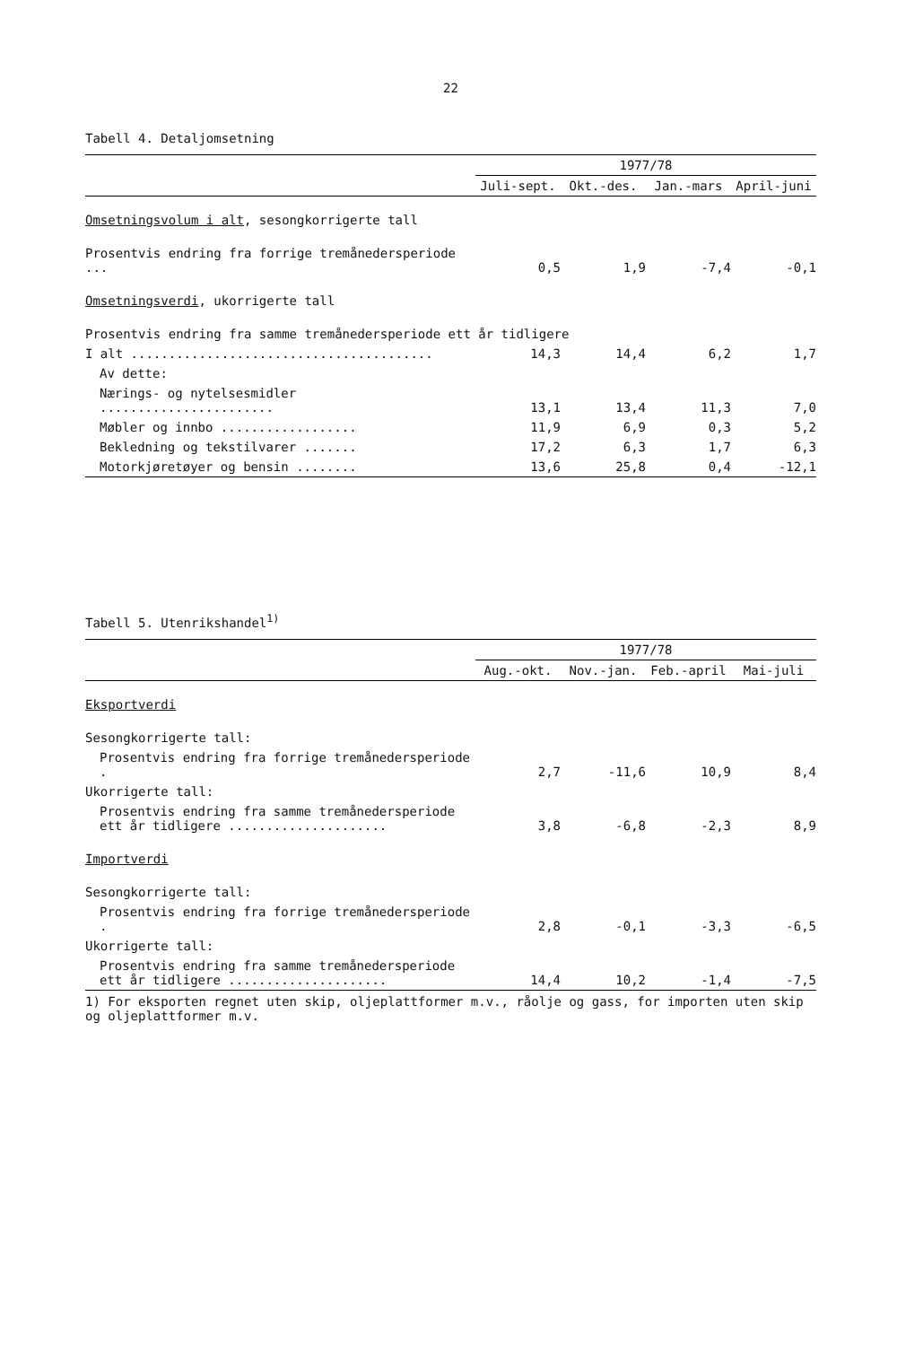22
Tabell 4. Detaljomsetning
| | 1977/78 | | | |
| --- | --- | --- | --- | --- |
| | Juli-sept. | Okt.-des. | Jan.-mars | April-juni |
| Omsetningsvolum i alt , sesongkorrigerte tall | | | | |
| Prosentvis endring fra forrige tremånedersperiode ... | 0,5 | 1,9 | -7,4 | -0,1 |
| Omsetningsverdi , ukorrigerte tall | | | | |
| Prosentvis endring fra samme tremånedersperiode ett år tidligere | | | | |
| I alt ........................................ | 14,3 | 14,4 | 6,2 | 1,7 |
| Av dette: | | | | |
| Nærings- og nytelsesmidler ....................... | 13,1 | 13,4 | 11,3 | 7,0 |
| Møbler og innbo .................. | 11,9 | 6,9 | 0,3 | 5,2 |
| Bekledning og tekstilvarer ....... | 17,2 | 6,3 | 1,7 | 6,3 |
| Motorkjøretøyer og bensin ........ | 13,6 | 25,8 | 0,4 | -12,1 |
Tabell 5. Utenrikshandel<sup>1)</sup>
| | 1977/78 | | | |
| --- | --- | --- | --- | --- |
| | Aug.-okt. | Nov.-jan. | Feb.-april | Mai-juli |
| Eksportverdi | | | | |
| Sesongkorrigerte tall: | | | | |
| Prosentvis endring fra forrige tremånedersperiode . | 2,7 | -11,6 | 10,9 | 8,4 |
| Ukorrigerte tall: | | | | |
| Prosentvis endring fra samme tremånedersperiode ett år tidligere ..................... | 3,8 | -6,8 | -2,3 | 8,9 |
| Importverdi | | | | |
| Sesongkorrigerte tall: | | | | |
| Prosentvis endring fra forrige tremånedersperiode . | 2,8 | -0,1 | -3,3 | -6,5 |
| Ukorrigerte tall: | | | | |
| Prosentvis endring fra samme tremånedersperiode ett år tidligere ..................... | 14,4 | 10,2 | -1,4 | -7,5 |
1) For eksporten regnet uten skip, oljeplattformer m.v., råolje og gass, for importen uten skip og oljeplattformer m.v.